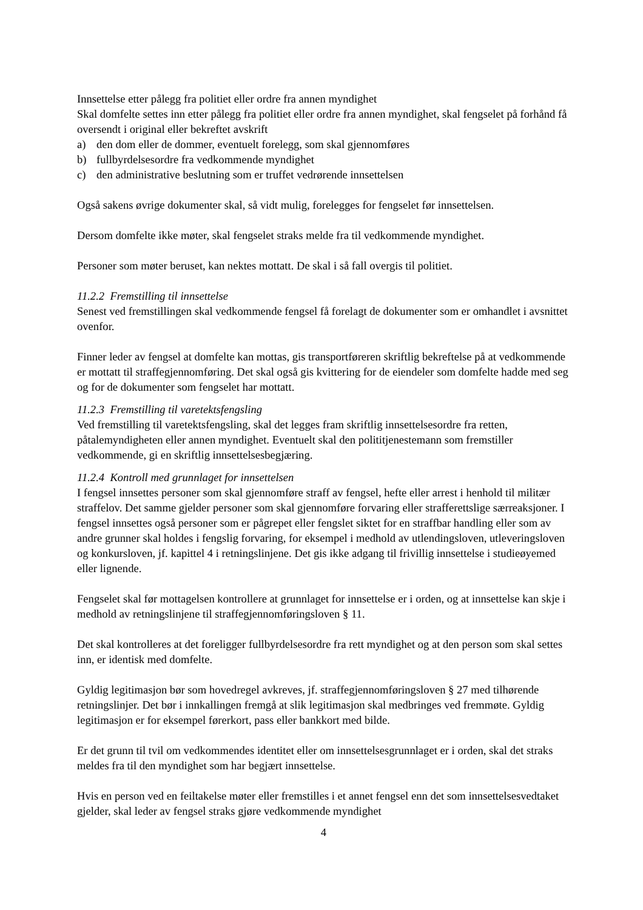Innsettelse etter pålegg fra politiet eller ordre fra annen myndighet
Skal domfelte settes inn etter pålegg fra politiet eller ordre fra annen myndighet, skal fengselet på forhånd få oversendt i original eller bekreftet avskrift
a) den dom eller de dommer, eventuelt forelegg, som skal gjennomføres
b) fullbyrdelsesordre fra vedkommende myndighet
c) den administrative beslutning som er truffet vedrørende innsettelsen
Også sakens øvrige dokumenter skal, så vidt mulig, forelegges for fengselet før innsettelsen.
Dersom domfelte ikke møter, skal fengselet straks melde fra til vedkommende myndighet.
Personer som møter beruset, kan nektes mottatt. De skal i så fall overgis til politiet.
11.2.2 Fremstilling til innsettelse
Senest ved fremstillingen skal vedkommende fengsel få forelagt de dokumenter som er omhandlet i avsnittet ovenfor.
Finner leder av fengsel at domfelte kan mottas, gis transportføreren skriftlig bekreftelse på at vedkommende er mottatt til straffegjennomføring. Det skal også gis kvittering for de eiendeler som domfelte hadde med seg og for de dokumenter som fengselet har mottatt.
11.2.3 Fremstilling til varetektsfengsling
Ved fremstilling til varetektsfengsling, skal det legges fram skriftlig innsettelsesordre fra retten, påtalemyndigheten eller annen myndighet. Eventuelt skal den polititjenestemann som fremstiller vedkommende, gi en skriftlig innsettelsesbegjæring.
11.2.4 Kontroll med grunnlaget for innsettelsen
I fengsel innsettes personer som skal gjennomføre straff av fengsel, hefte eller arrest i henhold til militær straffelov. Det samme gjelder personer som skal gjennomføre forvaring eller strafferettslige særreaksjoner. I fengsel innsettes også personer som er pågrepet eller fengslet siktet for en straffbar handling eller som av andre grunner skal holdes i fengslig forvaring, for eksempel i medhold av utlendingsloven, utleveringsloven og konkursloven, jf. kapittel 4 i retningslinjene. Det gis ikke adgang til frivillig innsettelse i studieøyemed eller lignende.
Fengselet skal før mottagelsen kontrollere at grunnlaget for innsettelse er i orden, og at innsettelse kan skje i medhold av retningslinjene til straffegjennomføringsloven § 11.
Det skal kontrolleres at det foreligger fullbyrdelsesordre fra rett myndighet og at den person som skal settes inn, er identisk med domfelte.
Gyldig legitimasjon bør som hovedregel avkreves, jf. straffegjennomføringsloven § 27 med tilhørende retningslinjer. Det bør i innkallingen fremgå at slik legitimasjon skal medbringes ved fremmøte. Gyldig legitimasjon er for eksempel førerkort, pass eller bankkort med bilde.
Er det grunn til tvil om vedkommendes identitet eller om innsettelsesgrunnlaget er i orden, skal det straks meldes fra til den myndighet som har begjært innsettelse.
Hvis en person ved en feiltakelse møter eller fremstilles i et annet fengsel enn det som innsettelsesvedtaket gjelder, skal leder av fengsel straks gjøre vedkommende myndighet
4